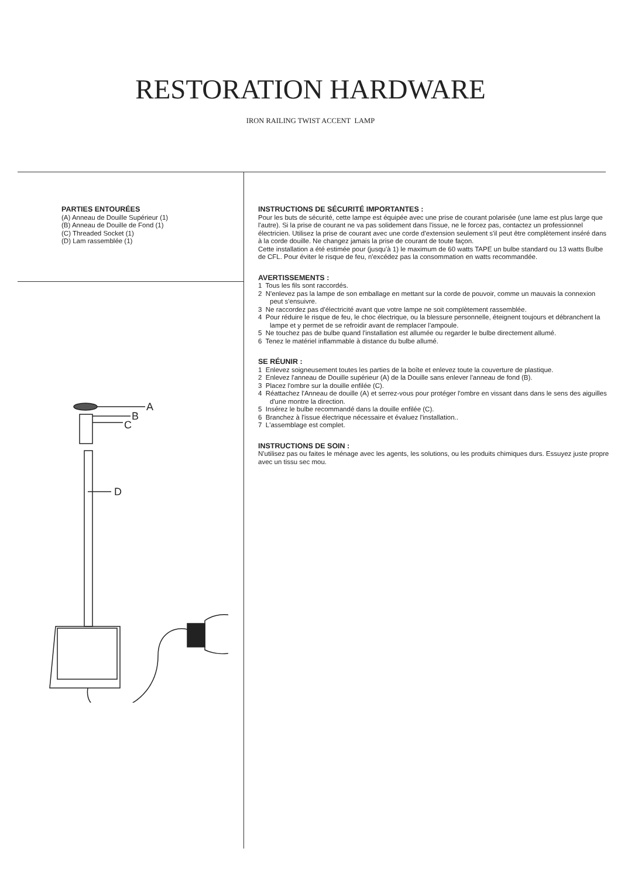RESTORATION HARDWARE
IRON RAILING TWIST ACCENT LAMP
PARTIES ENTOURÉES
(A) Anneau de Douille Supérieur (1)
(B) Anneau de Douille de Fond (1)
(C) Threaded Socket (1)
(D) Lam rassemblée (1)
A
B
C
D
INSTRUCTIONS DE SÉCURITÉ IMPORTANTES :
Pour les buts de sécurité, cette lampe est équipée avec une prise de courant polarisée (une lame est plus large que l'autre). Si la prise de courant ne va pas solidement dans l'issue, ne le forcez pas, contactez un professionnel électricien. Utilisez la prise de courant avec une corde d'extension seulement s'il peut être complètement inséré dans à la corde douille. Ne changez jamais la prise de courant de toute façon.
Cette installation a été estimée pour (jusqu'à 1) le maximum de 60 watts TAPE un bulbe standard ou 13 watts Bulbe de CFL. Pour éviter le risque de feu, n'excédez pas la consommation en watts recommandée.
AVERTISSEMENTS :
1 Tous les fils sont raccordés.
2 N'enlevez pas la lampe de son emballage en mettant sur la corde de pouvoir, comme un mauvais la connexion peut s'ensuivre.
3 Ne raccordez pas d'électricité avant que votre lampe ne soit complètement rassemblée.
4 Pour réduire le risque de feu, le choc électrique, ou la blessure personnelle, éteignent toujours et débranchent la lampe et y permet de se refroidir avant de remplacer l'ampoule.
5 Ne touchez pas de bulbe quand l'installation est allumée ou regarder le bulbe directement allumé.
6 Tenez le matériel inflammable à distance du bulbe allumé.
SE RÉUNIR :
1 Enlevez soigneusement toutes les parties de la boîte et enlevez toute la couverture de plastique.
2 Enlevez l'anneau de Douille supérieur (A) de la Douille sans enlever l'anneau de fond (B).
3 Placez l'ombre sur la douille enfilée (C).
4 Réattachez l'Anneau de douille (A) et serrez-vous pour protéger l'ombre en vissant dans dans le sens des aiguilles d'une montre la direction.
5 Insérez le bulbe recommandé dans la douille enfilée (C).
6 Branchez à l'issue électrique nécessaire et évaluez l'installation..
7 L'assemblage est complet.
INSTRUCTIONS DE SOIN :
N'utilisez pas ou faites le ménage avec les agents, les solutions, ou les produits chimiques durs. Essuyez juste propre avec un tissu sec mou.